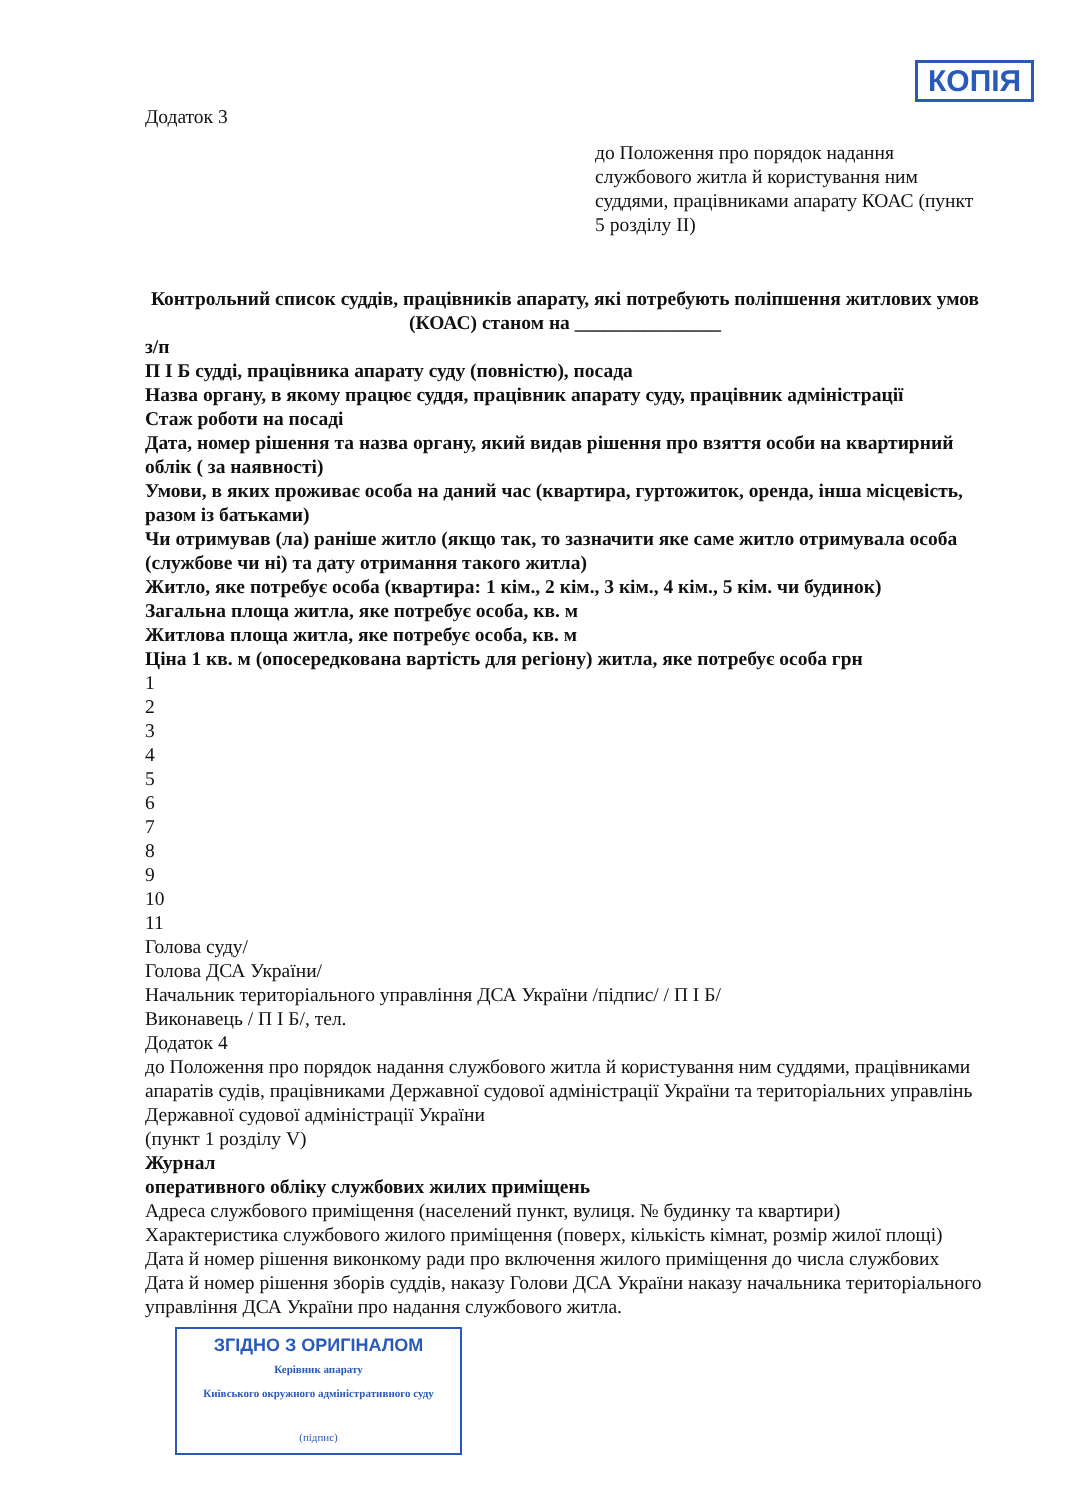КОПІЯ
Додаток 3
до Положення про порядок надання службового житла й користування ним суддями, працівниками апарату КОАС (пункт 5 розділу ІІ)
Контрольний список суддів, працівників апарату, які потребують поліпшення житлових умов (КОАС) станом на _______________
з/п
П І Б судді, працівника апарату суду (повністю), посада
Назва органу, в якому працює суддя, працівник апарату суду, працівник адміністрації
Стаж роботи на посаді
Дата, номер рішення та назва органу, який видав рішення про взяття особи на квартирний облік ( за наявності)
Умови, в яких проживає особа на даний час (квартира, гуртожиток, оренда, інша місцевість, разом із батьками)
Чи отримував (ла) раніше житло (якщо так, то зазначити яке саме житло отримувала особа (службове чи ні) та дату отримання такого житла)
Житло, яке потребує особа (квартира: 1 кім., 2 кім., 3 кім., 4 кім., 5 кім. чи будинок)
Загальна площа житла, яке потребує особа, кв. м
Житлова площа житла, яке потребує особа, кв. м
Ціна 1 кв. м (опосередкована вартість для регіону) житла, яке потребує особа грн
1
2
3
4
5
6
7
8
9
10
11
Голова суду/
Голова ДСА України/
Начальник територіального управління ДСА України /підпис/ / П І Б/
Виконавець / П І Б/, тел.
Додаток 4
до Положення про порядок надання службового житла й користування ним суддями, працівниками апаратів судів, працівниками Державної судової адміністрації України та територіальних управлінь Державної судової адміністрації України
(пункт 1 розділу V)
Журнал
оперативного обліку службових жилих приміщень
Адреса службового приміщення (населений пункт, вулиця. № будинку та квартири)
Характеристика службового жилого приміщення (поверх, кількість кімнат, розмір жилої площі)
Дата й номер рішення виконкому ради про включення жилого приміщення до числа службових
Дата й номер рішення зборів суддів, наказу Голови ДСА України наказу начальника територіального управління ДСА України про надання службового житла.
ЗГІДНО З ОРИГІНАЛОМ
Керівник апарату
Київського окружного адміністративного суду
(підпис)